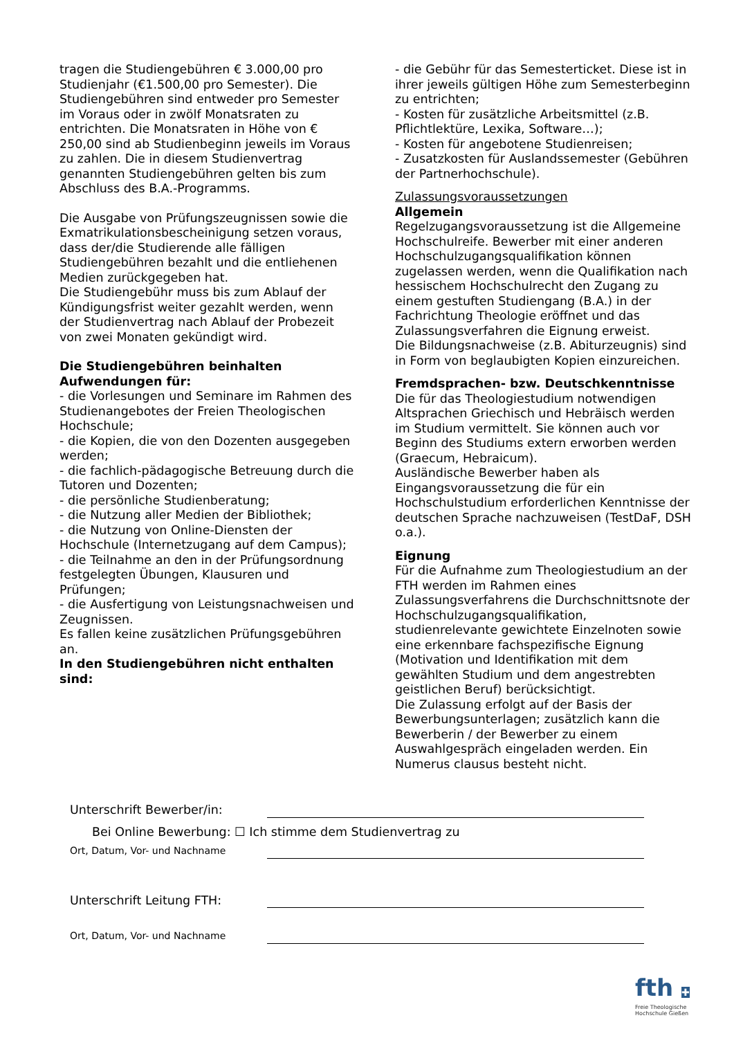tragen die Studiengebühren € 3.000,00 pro Studienjahr (€1.500,00 pro Semester). Die Studiengebühren sind entweder pro Semester im Voraus oder in zwölf Monatsraten zu entrichten. Die Monatsraten in Höhe von € 250,00 sind ab Studienbeginn jeweils im Voraus zu zahlen. Die in diesem Studienvertrag genannten Studiengebühren gelten bis zum Abschluss des B.A.-Programms.
Die Ausgabe von Prüfungszeugnissen sowie die Exmatrikulationsbescheinigung setzen voraus, dass der/die Studierende alle fälligen Studiengebühren bezahlt und die entliehenen Medien zurückgegeben hat.
Die Studiengebühr muss bis zum Ablauf der Kündigungsfrist weiter gezahlt werden, wenn der Studienvertrag nach Ablauf der Probezeit von zwei Monaten gekündigt wird.
Die Studiengebühren beinhalten Aufwendungen für:
- die Vorlesungen und Seminare im Rahmen des Studienangebotes der Freien Theologischen Hochschule;
- die Kopien, die von den Dozenten ausgegeben werden;
- die fachlich-pädagogische Betreuung durch die Tutoren und Dozenten;
- die persönliche Studienberatung;
- die Nutzung aller Medien der Bibliothek;
- die Nutzung von Online-Diensten der Hochschule (Internetzugang auf dem Campus);
- die Teilnahme an den in der Prüfungsordnung festgelegten Übungen, Klausuren und Prüfungen;
- die Ausfertigung von Leistungsnachweisen und Zeugnissen.
Es fallen keine zusätzlichen Prüfungsgebühren an.
In den Studiengebühren nicht enthalten sind:
- die Gebühr für das Semesterticket. Diese ist in ihrer jeweils gültigen Höhe zum Semesterbeginn zu entrichten;
- Kosten für zusätzliche Arbeitsmittel (z.B. Pflichtlektüre, Lexika, Software…);
- Kosten für angebotene Studienreisen;
- Zusatzkosten für Auslandssemester (Gebühren der Partnerhochschule).
Zulassungsvoraussetzungen
Allgemein
Regelzugangsvoraussetzung ist die Allgemeine Hochschulreife. Bewerber mit einer anderen Hochschulzugangsqualifikation können zugelassen werden, wenn die Qualifikation nach hessischem Hochschulrecht den Zugang zu einem gestuften Studiengang (B.A.) in der Fachrichtung Theologie eröffnet und das Zulassungsverfahren die Eignung erweist.
Die Bildungsnachweise (z.B. Abiturzeugnis) sind in Form von beglaubigten Kopien einzureichen.
Fremdsprachen- bzw. Deutschkenntnisse
Die für das Theologiestudium notwendigen Altsprachen Griechisch und Hebräisch werden im Studium vermittelt. Sie können auch vor Beginn des Studiums extern erworben werden (Graecum, Hebraicum).
Ausländische Bewerber haben als Eingangsvoraussetzung die für ein Hochschulstudium erforderlichen Kenntnisse der deutschen Sprache nachzuweisen (TestDaF, DSH o.a.).
Eignung
Für die Aufnahme zum Theologiestudium an der FTH werden im Rahmen eines Zulassungsverfahrens die Durchschnittsnote der Hochschulzugangsqualifikation, studienrelevante gewichtete Einzelnoten sowie eine erkennbare fachspezifische Eignung (Motivation und Identifikation mit dem gewählten Studium und dem angestrebten geistlichen Beruf) berücksichtigt.
Die Zulassung erfolgt auf der Basis der Bewerbungsunterlagen; zusätzlich kann die Bewerberin / der Bewerber zu einem Auswahlgespräch eingeladen werden. Ein Numerus clausus besteht nicht.
Unterschrift Bewerber/in:
Bei Online Bewerbung: ☐ Ich stimme dem Studienvertrag zu
Ort, Datum, Vor- und Nachname
Unterschrift Leitung FTH:
Ort, Datum, Vor- und Nachname
fth ✚
Freie Theologische
Hochschule Gießen